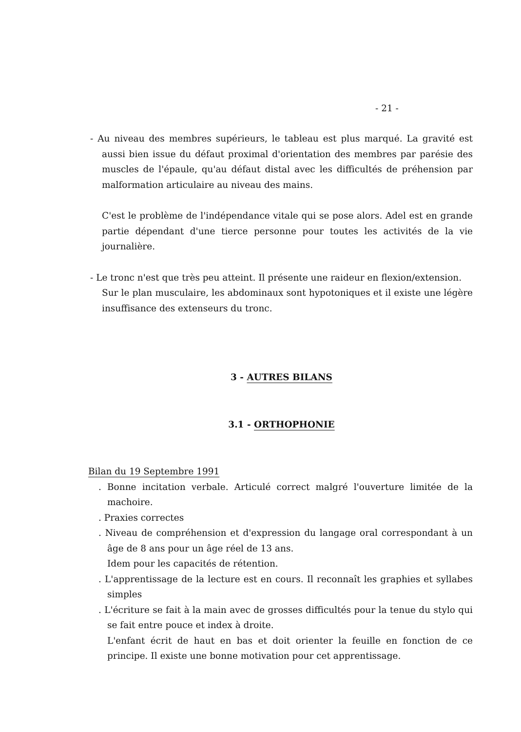- 21 -
- Au niveau des membres supérieurs, le tableau est plus marqué. La gravité est aussi bien issue du défaut proximal d'orientation des membres par parésie des muscles de l'épaule, qu'au défaut distal avec les difficultés de préhension par malformation articulaire au niveau des mains.
C'est le problème de l'indépendance vitale qui se pose alors. Adel est en grande partie dépendant d'une tierce personne pour toutes les activités de la vie journalière.
- Le tronc n'est que très peu atteint. Il présente une raideur en flexion/extension.
Sur le plan musculaire, les abdominaux sont hypotoniques et il existe une légère insuffisance des extenseurs du tronc.
3 - AUTRES BILANS
3.1 - ORTHOPHONIE
Bilan du 19 Septembre 1991
. Bonne incitation verbale. Articulé correct malgré l'ouverture limitée de la machoire.
. Praxies correctes
. Niveau de compréhension et d'expression du langage oral correspondant à un âge de 8 ans pour un âge réel de 13 ans.
Idem pour les capacités de rétention.
. L'apprentissage de la lecture est en cours. Il reconnaît les graphies et syllabes simples
. L'écriture se fait à la main avec de grosses difficultés pour la tenue du stylo qui se fait entre pouce et index à droite.
L'enfant écrit de haut en bas et doit orienter la feuille en fonction de ce principe. Il existe une bonne motivation pour cet apprentissage.